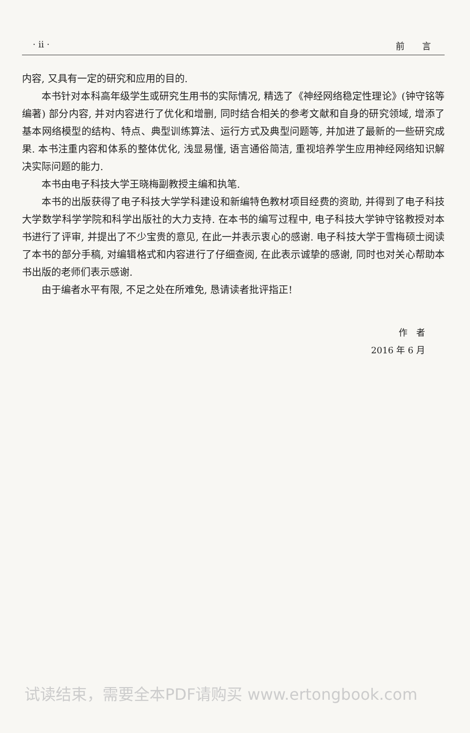· ii · 前　　言
内容, 又具有一定的研究和应用的目的.
本书针对本科高年级学生或研究生用书的实际情况, 精选了《神经网络稳定性理论》(钟守铭等编著) 部分内容, 并对内容进行了优化和增删, 同时结合相关的参考文献和自身的研究领域, 增添了基本网络模型的结构、特点、典型训练算法、运行方式及典型问题等, 并加进了最新的一些研究成果. 本书注重内容和体系的整体优化, 浅显易懂, 语言通俗简洁, 重视培养学生应用神经网络知识解决实际问题的能力.
本书由电子科技大学王晓梅副教授主编和执笔.
本书的出版获得了电子科技大学学科建设和新编特色教材项目经费的资助, 并得到了电子科技大学数学科学学院和科学出版社的大力支持. 在本书的编写过程中, 电子科技大学钟守铭教授对本书进行了评审, 并提出了不少宝贵的意见, 在此一并表示衷心的感谢. 电子科技大学于雪梅硕士阅读了本书的部分手稿, 对编辑格式和内容进行了仔细查阅, 在此表示诚挚的感谢, 同时也对关心帮助本书出版的老师们表示感谢.
由于编者水平有限, 不足之处在所难免, 恳请读者批评指正!
作　者
2016 年 6 月
试读结束，需要全本PDF请购买 www.ertongbook.com